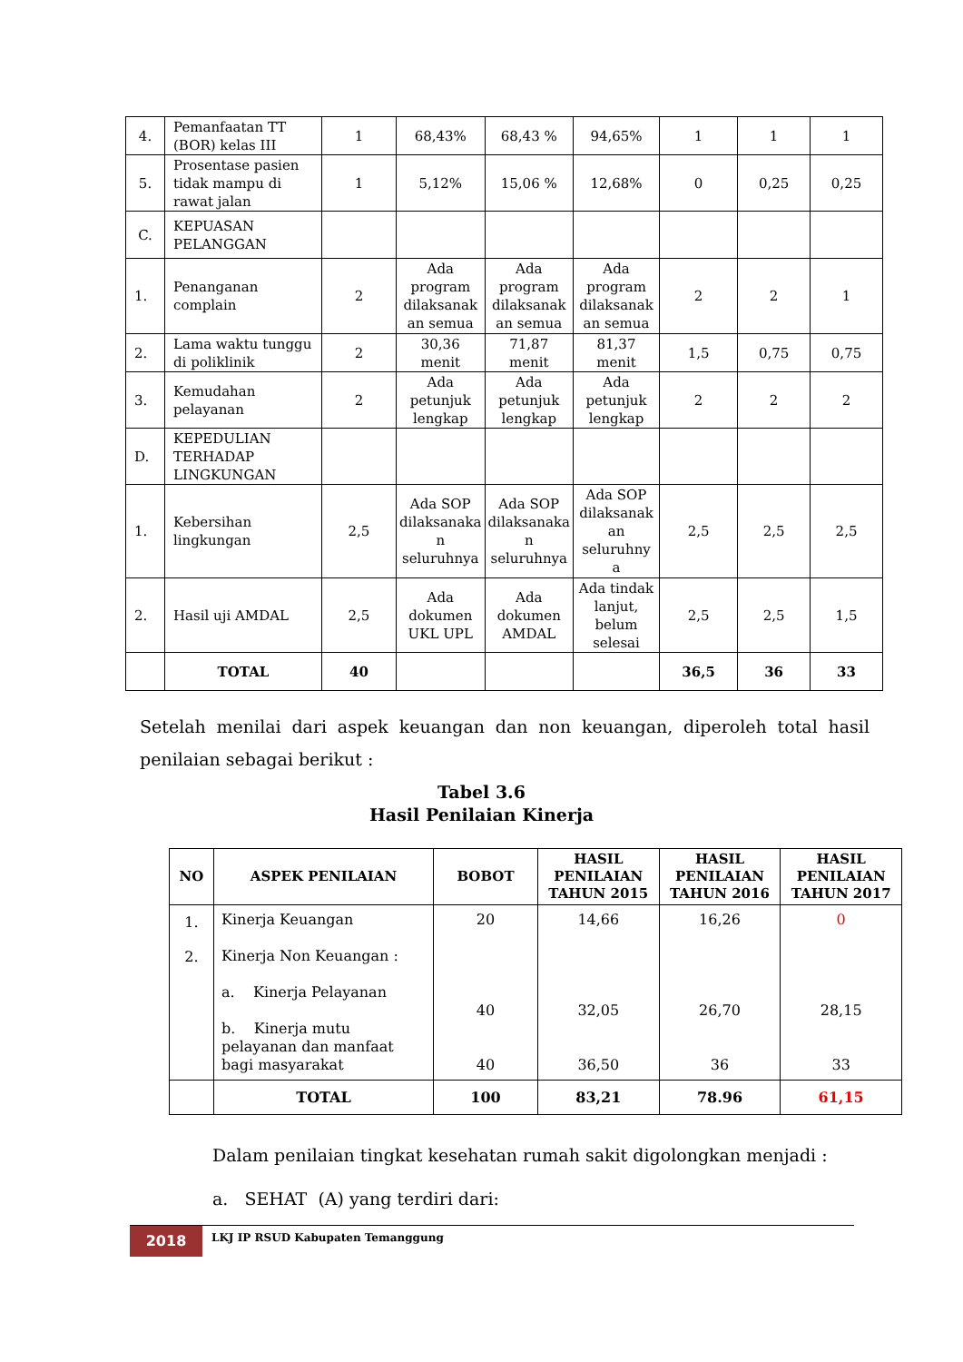| 4. | Pemanfaatan TT (BOR) kelas III | 1 | 68,43% | 68,43 % | 94,65% | 1 | 1 | 1 |
| 5. | Prosentase pasien tidak mampu di rawat jalan | 1 | 5,12% | 15,06 % | 12,68% | 0 | 0,25 | 0,25 |
| C. | KEPUASAN PELANGGAN | | | | | | | |
| 1. | Penanganan complain | 2 | Ada program dilaksanak an semua | Ada program dilaksanak an semua | Ada program dilaksanak an semua | 2 | 2 | 1 |
| 2. | Lama waktu tunggu di poliklinik | 2 | 30,36 menit | 71,87 menit | 81,37 menit | 1,5 | 0,75 | 0,75 |
| 3. | Kemudahan pelayanan | 2 | Ada petunjuk lengkap | Ada petunjuk lengkap | Ada petunjuk lengkap | 2 | 2 | 2 |
| D. | KEPEDULIAN TERHADAP LINGKUNGAN | | | | | | | |
| 1. | Kebersihan lingkungan | 2,5 | Ada SOP dilaksanaka n seluruhnya | Ada SOP dilaksanaka n seluruhnya | Ada SOP dilaksanak an seluruhny a | 2,5 | 2,5 | 2,5 |
| 2. | Hasil uji AMDAL | 2,5 | Ada dokumen UKL UPL | Ada dokumen AMDAL | Ada tindak lanjut, belum selesai | 2,5 | 2,5 | 1,5 |
| | TOTAL | 40 | | | | 36,5 | 36 | 33 |
Setelah menilai dari aspek keuangan dan non keuangan, diperoleh total hasil penilaian sebagai berikut :
Tabel 3.6
Hasil Penilaian Kinerja
| NO | ASPEK PENILAIAN | BOBOT | HASIL PENILAIAN TAHUN 2015 | HASIL PENILAIAN TAHUN 2016 | HASIL PENILAIAN TAHUN 2017 |
| --- | --- | --- | --- | --- | --- |
| 1. 2. | Kinerja Keuangan Kinerja Non Keuangan : a. Kinerja Pelayanan b. Kinerja mutu pelayanan dan manfaat bagi masyarakat | 20 40 40 | 14,66 32,05 36,50 | 16,26 26,70 36 | 0 28,15 33 |
| | TOTAL | 100 | 83,21 | 78.96 | 61,15 |
Dalam penilaian tingkat kesehatan rumah sakit digolongkan menjadi :
a. SEHAT (A) yang terdiri dari:
2018
LKJ IP RSUD Kabupaten Temanggung